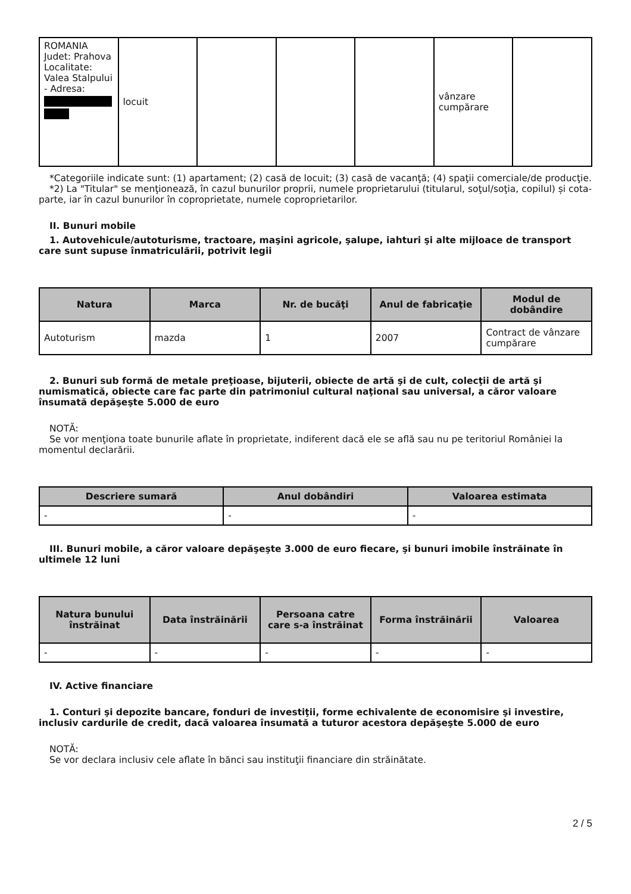| ROMANIA Judet: Prahova Localitate: Valea Stalpului - Adresa: | locuit | | | | vânzare cumpărare | |
*Categoriile indicate sunt: (1) apartament; (2) casă de locuit; (3) casă de vacanţă; (4) spaţii comerciale/de producţie.
*2) La "Titular" se menţionează, în cazul bunurilor proprii, numele proprietarului (titularul, soţul/soţia, copilul) și cota-parte, iar în cazul bunurilor în coproprietate, numele coproprietarilor.
II. Bunuri mobile
1. Autovehicule/autoturisme, tractoare, maşini agricole, şalupe, iahturi şi alte mijloace de transport care sunt supuse înmatriculării, potrivit legii
| Natura | Marca | Nr. de bucăţi | Anul de fabricaţie | Modul de dobândire |
| --- | --- | --- | --- | --- |
| Autoturism | mazda | 1 | 2007 | Contract de vânzare cumpărare |
2. Bunuri sub formă de metale preţioase, bijuterii, obiecte de artă şi de cult, colecţii de artă şi numismatică, obiecte care fac parte din patrimoniul cultural naţional sau universal, a căror valoare însumată depăşeşte 5.000 de euro
NOTĂ:
Se vor menţiona toate bunurile aflate în proprietate, indiferent dacă ele se află sau nu pe teritoriul României la momentul declarării.
| Descriere sumară | Anul dobândiri | Valoarea estimata |
| --- | --- | --- |
| - | - | - |
III. Bunuri mobile, a căror valoare depăşeşte 3.000 de euro fiecare, şi bunuri imobile înstrăinate în ultimele 12 luni
| Natura bunului înstrăinat | Data înstrăinării | Persoana catre care s-a înstrăinat | Forma înstrăinării | Valoarea |
| --- | --- | --- | --- | --- |
| - | - | - | - | - |
IV. Active financiare
1. Conturi şi depozite bancare, fonduri de investiţii, forme echivalente de economisire şi investire, inclusiv cardurile de credit, dacă valoarea însumată a tuturor acestora depăşeşte 5.000 de euro
NOTĂ:
Se vor declara inclusiv cele aflate în bănci sau instituţii financiare din străinătate.
2 / 5